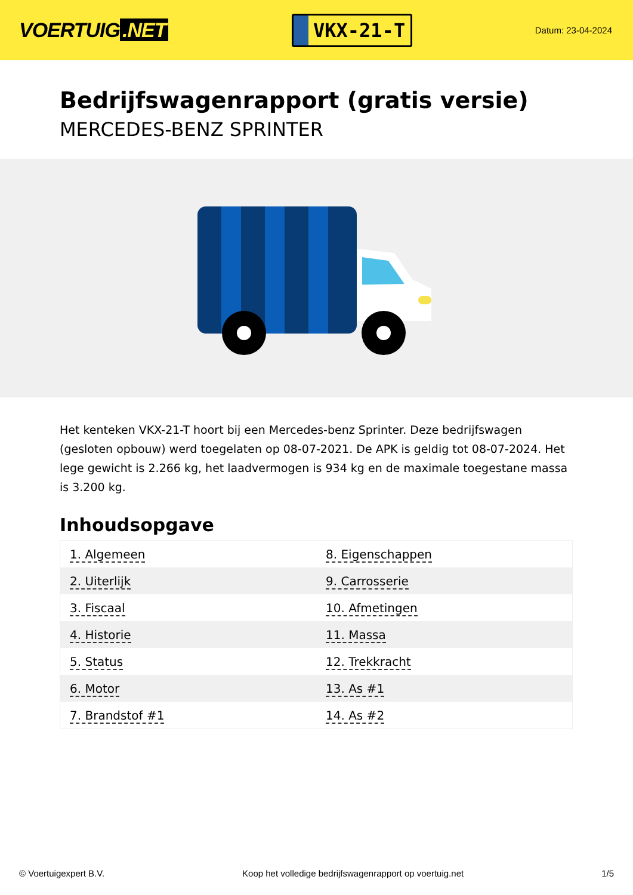VOERTUIG.NET
VKX-21-T
Datum: 23-04-2024
Bedrijfswagenrapport (gratis versie)
MERCEDES-BENZ SPRINTER
Het kenteken VKX-21-T hoort bij een Mercedes-benz Sprinter. Deze bedrijfswagen (gesloten opbouw) werd toegelaten op 08-07-2021. De APK is geldig tot 08-07-2024. Het lege gewicht is 2.266 kg, het laadvermogen is 934 kg en de maximale toegestane massa is 3.200 kg.
Inhoudsopgave
| 1. Algemeen | 8. Eigenschappen |
| 2. Uiterlijk | 9. Carrosserie |
| 3. Fiscaal | 10. Afmetingen |
| 4. Historie | 11. Massa |
| 5. Status | 12. Trekkracht |
| 6. Motor | 13. As #1 |
| 7. Brandstof #1 | 14. As #2 |
© Voertuigexpert B.V. Koop het volledige bedrijfswagenrapport op voertuig.net 1/5